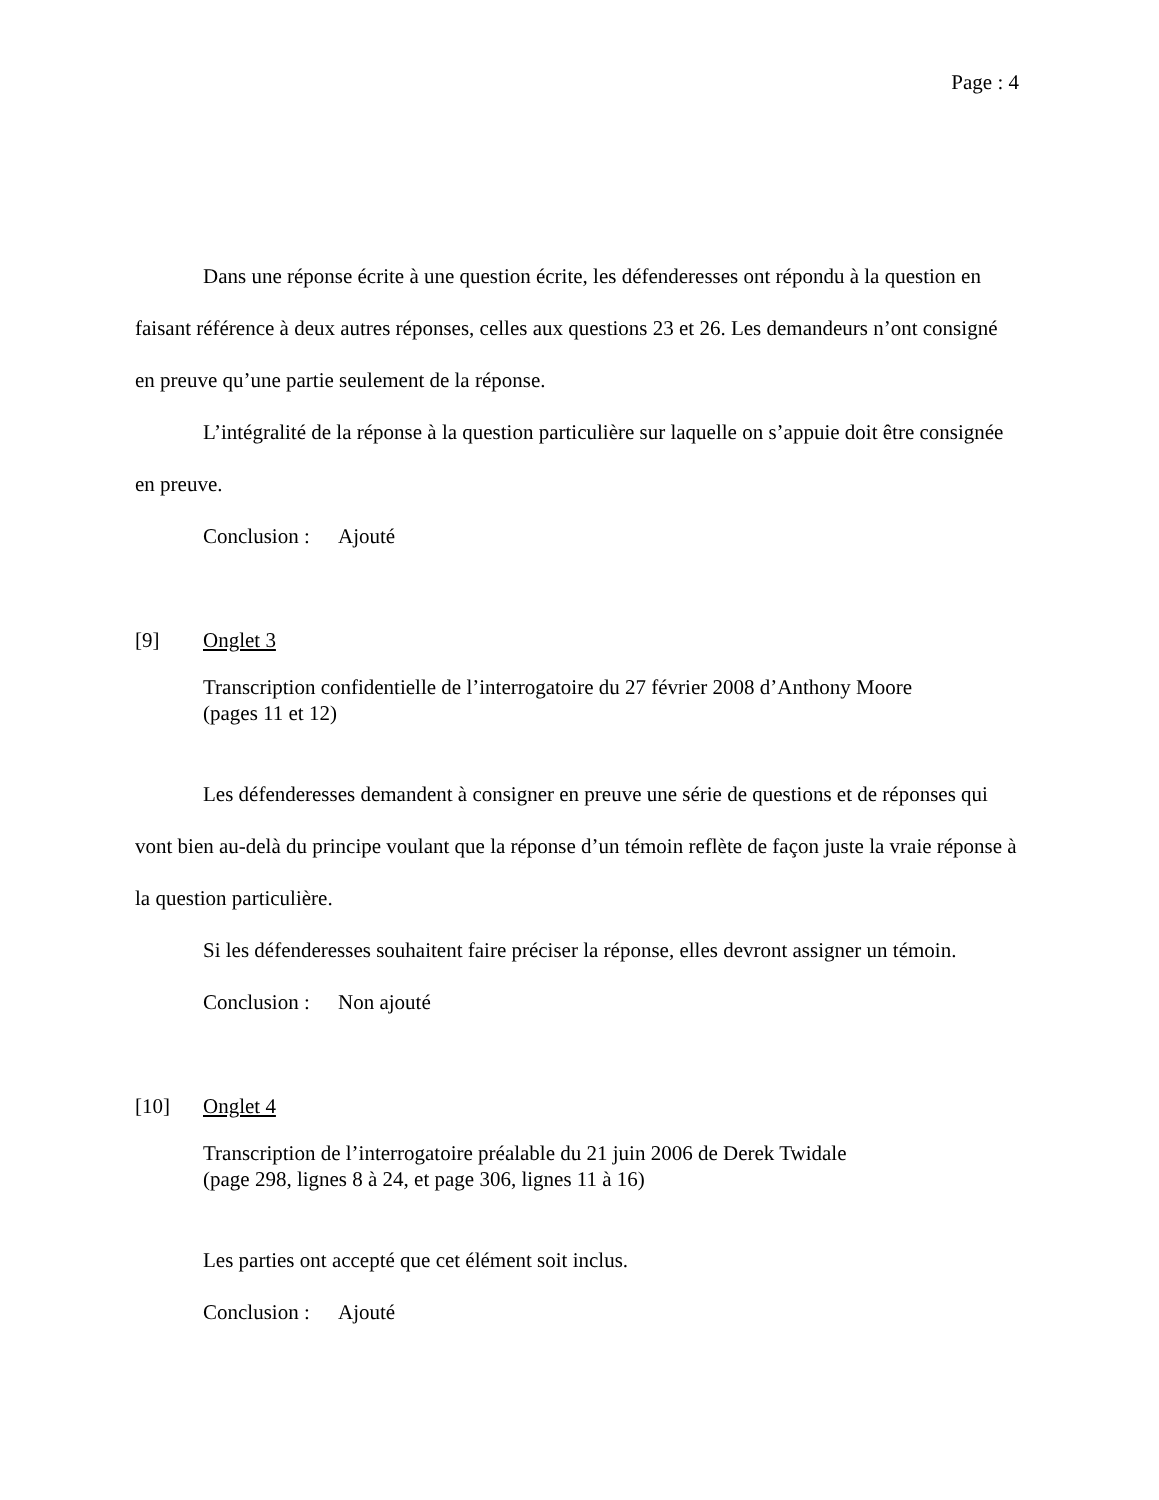Page : 4
Dans une réponse écrite à une question écrite, les défenderesses ont répondu à la question en faisant référence à deux autres réponses, celles aux questions 23 et 26. Les demandeurs n’ont consigné en preuve qu’une partie seulement de la réponse.
L’intégralité de la réponse à la question particulière sur laquelle on s’appuie doit être consignée en preuve.
Conclusion : Ajouté
[9] Onglet 3
Transcription confidentielle de l’interrogatoire du 27 février 2008 d’Anthony Moore
(pages 11 et 12)
Les défenderesses demandent à consigner en preuve une série de questions et de réponses qui vont bien au-delà du principe voulant que la réponse d’un témoin reflète de façon juste la vraie réponse à la question particulière.
Si les défenderesses souhaitent faire préciser la réponse, elles devront assigner un témoin.
Conclusion : Non ajouté
[10] Onglet 4
Transcription de l’interrogatoire préalable du 21 juin 2006 de Derek Twidale
(page 298, lignes 8 à 24, et page 306, lignes 11 à 16)
Les parties ont accepté que cet élément soit inclus.
Conclusion : Ajouté